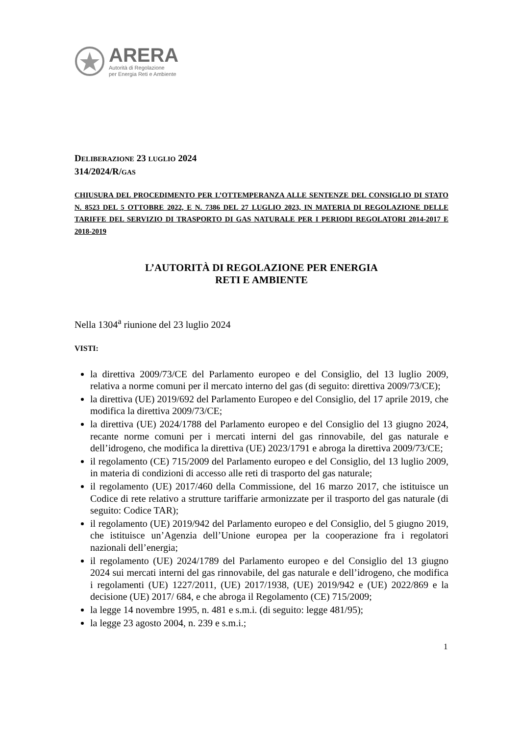ARERA
Autorità di Regolazione
per Energia Reti e Ambiente
DELIBERAZIONE 23 LUGLIO 2024
314/2024/R/GAS
CHIUSURA DEL PROCEDIMENTO PER L’OTTEMPERANZA ALLE SENTENZE DEL CONSIGLIO DI STATO N. 8523 DEL 5 OTTOBRE 2022, E N. 7386 DEL 27 LUGLIO 2023, IN MATERIA DI REGOLAZIONE DELLE TARIFFE DEL SERVIZIO DI TRASPORTO DI GAS NATURALE PER I PERIODI REGOLATORI 2014-2017 E 2018-2019
L’AUTORITÀ DI REGOLAZIONE PER ENERGIA
RETI E AMBIENTE
Nella 1304<sup>a</sup> riunione del 23 luglio 2024
VISTI:
la direttiva 2009/73/CE del Parlamento europeo e del Consiglio, del 13 luglio 2009, relativa a norme comuni per il mercato interno del gas (di seguito: direttiva 2009/73/CE);
la direttiva (UE) 2019/692 del Parlamento Europeo e del Consiglio, del 17 aprile 2019, che modifica la direttiva 2009/73/CE;
la direttiva (UE) 2024/1788 del Parlamento europeo e del Consiglio del 13 giugno 2024, recante norme comuni per i mercati interni del gas rinnovabile, del gas naturale e dell’idrogeno, che modifica la direttiva (UE) 2023/1791 e abroga la direttiva 2009/73/CE;
il regolamento (CE) 715/2009 del Parlamento europeo e del Consiglio, del 13 luglio 2009, in materia di condizioni di accesso alle reti di trasporto del gas naturale;
il regolamento (UE) 2017/460 della Commissione, del 16 marzo 2017, che istituisce un Codice di rete relativo a strutture tariffarie armonizzate per il trasporto del gas naturale (di seguito: Codice TAR);
il regolamento (UE) 2019/942 del Parlamento europeo e del Consiglio, del 5 giugno 2019, che istituisce un’Agenzia dell’Unione europea per la cooperazione fra i regolatori nazionali dell’energia;
il regolamento (UE) 2024/1789 del Parlamento europeo e del Consiglio del 13 giugno 2024 sui mercati interni del gas rinnovabile, del gas naturale e dell’idrogeno, che modifica i regolamenti (UE) 1227/2011, (UE) 2017/1938, (UE) 2019/942 e (UE) 2022/869 e la decisione (UE) 2017/ 684, e che abroga il Regolamento (CE) 715/2009;
la legge 14 novembre 1995, n. 481 e s.m.i. (di seguito: legge 481/95);
la legge 23 agosto 2004, n. 239 e s.m.i.;
1